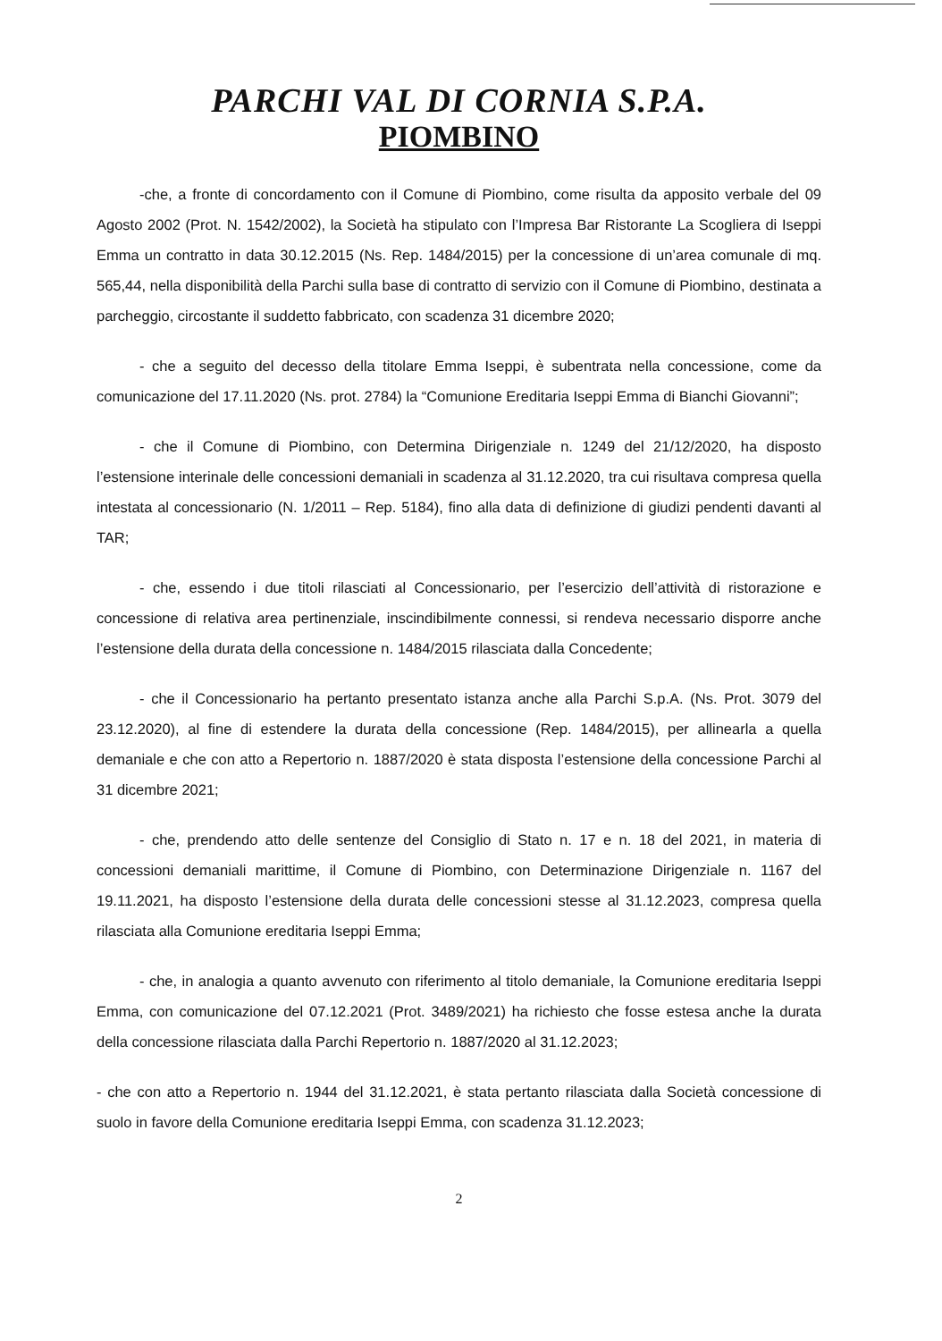PARCHI VAL DI CORNIA S.P.A.
PIOMBINO
-che, a fronte di concordamento con il Comune di Piombino, come risulta da apposito verbale del 09 Agosto 2002 (Prot. N. 1542/2002), la Società ha stipulato con l’Impresa Bar Ristorante La Scogliera di Iseppi Emma un contratto in data 30.12.2015 (Ns. Rep. 1484/2015) per la concessione di un’area comunale di mq. 565,44, nella disponibilità della Parchi sulla base di contratto di servizio con il Comune di Piombino, destinata a parcheggio, circostante il suddetto fabbricato, con scadenza 31 dicembre 2020;
- che a seguito del decesso della titolare Emma Iseppi, è subentrata nella concessione, come da comunicazione del 17.11.2020 (Ns. prot. 2784) la “Comunione Ereditaria Iseppi Emma di Bianchi Giovanni”;
- che il Comune di Piombino, con Determina Dirigenziale n. 1249 del 21/12/2020, ha disposto l’estensione interinale delle concessioni demaniali in scadenza al 31.12.2020, tra cui risultava compresa quella intestata al concessionario (N. 1/2011 – Rep. 5184), fino alla data di definizione di giudizi pendenti davanti al TAR;
- che, essendo i due titoli rilasciati al Concessionario, per l’esercizio dell’attività di ristorazione e concessione di relativa area pertinenziale, inscindibilmente connessi, si rendeva necessario disporre anche l’estensione della durata della concessione n. 1484/2015 rilasciata dalla Concedente;
- che il Concessionario ha pertanto presentato istanza anche alla Parchi S.p.A. (Ns. Prot. 3079 del 23.12.2020), al fine di estendere la durata della concessione (Rep. 1484/2015), per allinearla a quella demaniale e che con atto a Repertorio n. 1887/2020 è stata disposta l’estensione della concessione Parchi al 31 dicembre 2021;
- che, prendendo atto delle sentenze del Consiglio di Stato n. 17 e n. 18 del 2021, in materia di concessioni demaniali marittime, il Comune di Piombino, con Determinazione Dirigenziale n. 1167 del 19.11.2021, ha disposto l’estensione della durata delle concessioni stesse al 31.12.2023, compresa quella rilasciata alla Comunione ereditaria Iseppi Emma;
- che, in analogia a quanto avvenuto con riferimento al titolo demaniale, la Comunione ereditaria Iseppi Emma, con comunicazione del 07.12.2021 (Prot. 3489/2021) ha richiesto che fosse estesa anche la durata della concessione rilasciata dalla Parchi Repertorio n. 1887/2020 al 31.12.2023;
- che con atto a Repertorio n. 1944 del 31.12.2021, è stata pertanto rilasciata dalla Società concessione di suolo in favore della Comunione ereditaria Iseppi Emma, con scadenza 31.12.2023;
2